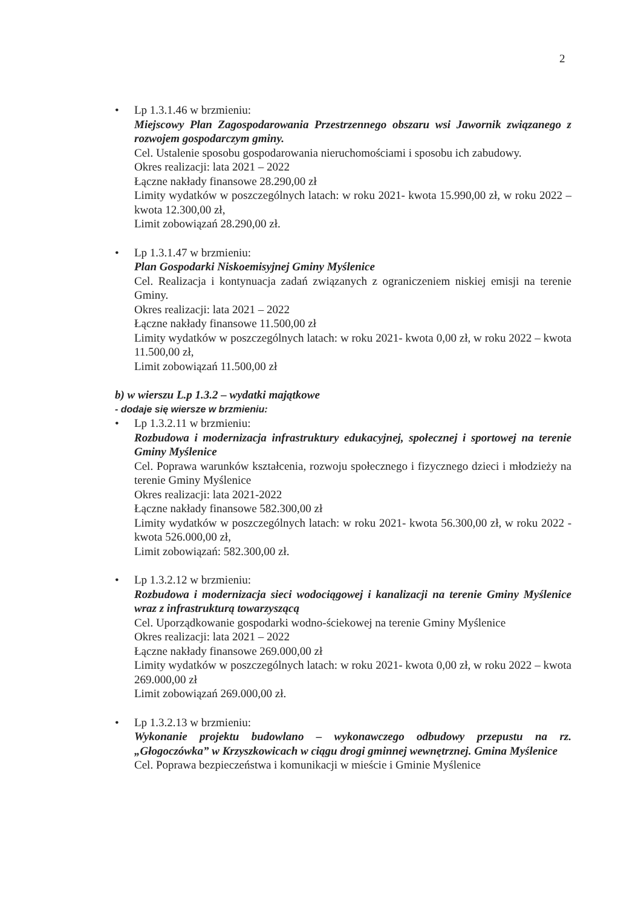2
•
Lp 1.3.1.46 w brzmieniu:
Miejscowy Plan Zagospodarowania Przestrzennego obszaru wsi Jawornik związanego z rozwojem gospodarczym gminy.
Cel. Ustalenie sposobu gospodarowania nieruchomościami i sposobu ich zabudowy.
Okres realizacji: lata 2021 – 2022
Łączne nakłady finansowe 28.290,00 zł
Limity wydatków w poszczególnych latach: w roku 2021- kwota 15.990,00 zł, w roku 2022 – kwota 12.300,00 zł,
Limit zobowiązań 28.290,00 zł.
•
Lp 1.3.1.47 w brzmieniu:
Plan Gospodarki Niskoemisyjnej Gminy Myślenice
Cel. Realizacja i kontynuacja zadań związanych z ograniczeniem niskiej emisji na terenie Gminy.
Okres realizacji: lata 2021 – 2022
Łączne nakłady finansowe 11.500,00 zł
Limity wydatków w poszczególnych latach: w roku 2021- kwota 0,00 zł, w roku 2022 – kwota 11.500,00 zł,
Limit zobowiązań 11.500,00 zł
b) w wierszu L.p 1.3.2 – wydatki majątkowe
- dodaje się wiersze w brzmieniu:
•
Lp 1.3.2.11 w brzmieniu:
Rozbudowa i modernizacja infrastruktury edukacyjnej, społecznej i sportowej na terenie Gminy Myślenice
Cel. Poprawa warunków kształcenia, rozwoju społecznego i fizycznego dzieci i młodzieży na terenie Gminy Myślenice
Okres realizacji: lata 2021-2022
Łączne nakłady finansowe 582.300,00 zł
Limity wydatków w poszczególnych latach: w roku 2021- kwota 56.300,00 zł, w roku 2022 - kwota 526.000,00 zł,
Limit zobowiązań: 582.300,00 zł.
•
Lp 1.3.2.12 w brzmieniu:
Rozbudowa i modernizacja sieci wodociągowej i kanalizacji na terenie Gminy Myślenice wraz z infrastrukturą towarzyszącą
Cel. Uporządkowanie gospodarki wodno-ściekowej na terenie Gminy Myślenice
Okres realizacji: lata 2021 – 2022
Łączne nakłady finansowe 269.000,00 zł
Limity wydatków w poszczególnych latach: w roku 2021- kwota 0,00 zł, w roku 2022 – kwota 269.000,00 zł
Limit zobowiązań 269.000,00 zł.
•
Lp 1.3.2.13 w brzmieniu:
Wykonanie projektu budowlano – wykonawczego odbudowy przepustu na rz. „Głogoczówka” w Krzyszkowicach w ciągu drogi gminnej wewnętrznej. Gmina Myślenice
Cel. Poprawa bezpieczeństwa i komunikacji w mieście i Gminie Myślenice